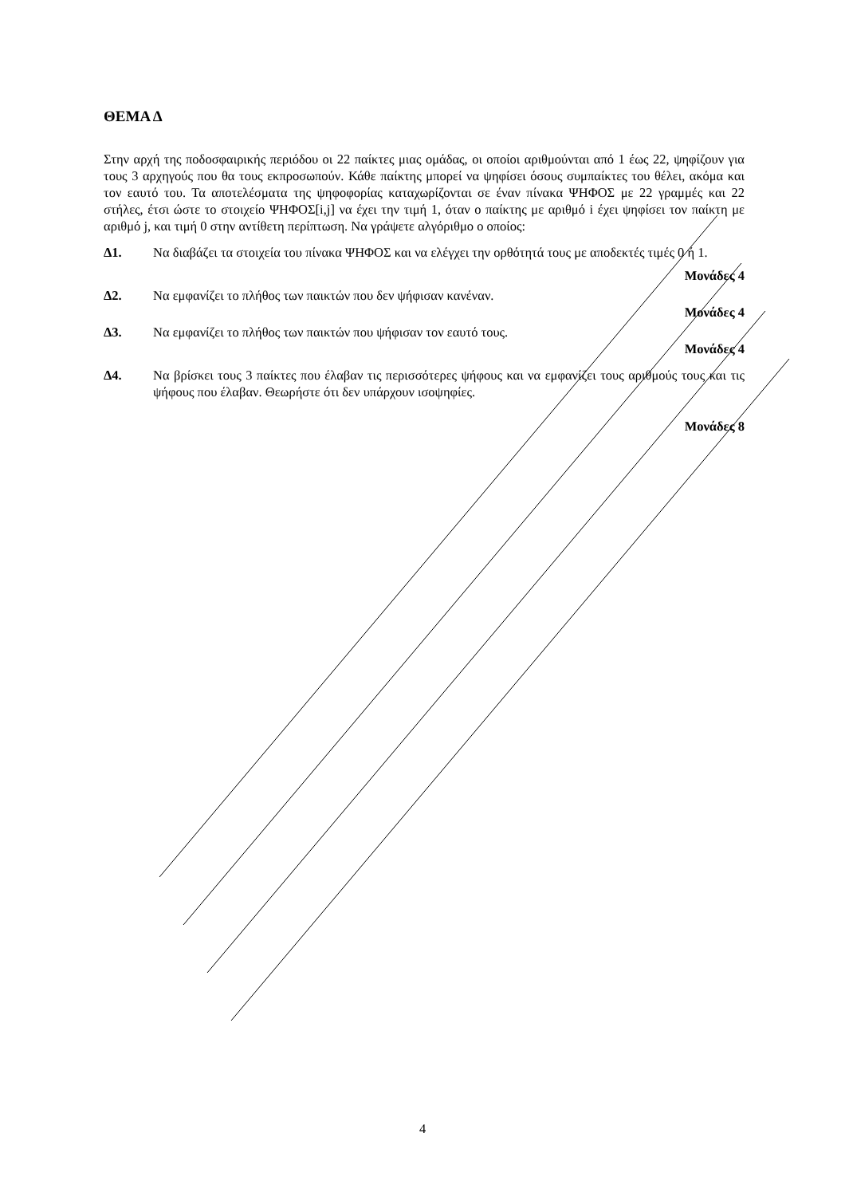ΘΕΜΑ Δ
Στην αρχή της ποδοσφαιρικής περιόδου οι 22 παίκτες μιας ομάδας, οι οποίοι αριθμούνται από 1 έως 22, ψηφίζουν για τους 3 αρχηγούς που θα τους εκπροσωπούν. Κάθε παίκτης μπορεί να ψηφίσει όσους συμπαίκτες του θέλει, ακόμα και τον εαυτό του. Τα αποτελέσματα της ψηφοφορίας καταχωρίζονται σε έναν πίνακα ΨΗΦΟΣ με 22 γραμμές και 22 στήλες, έτσι ώστε το στοιχείο ΨΗΦΟΣ[i,j] να έχει την τιμή 1, όταν ο παίκτης με αριθμό i έχει ψηφίσει τον παίκτη με αριθμό j, και τιμή 0 στην αντίθετη περίπτωση. Να γράψετε αλγόριθμο ο οποίος:
Δ1. Να διαβάζει τα στοιχεία του πίνακα ΨΗΦΟΣ και να ελέγχει την ορθότητά τους με αποδεκτές τιμές 0 ή 1.
Μονάδες 4
Δ2. Να εμφανίζει το πλήθος των παικτών που δεν ψήφισαν κανέναν.
Μονάδες 4
Δ3. Να εμφανίζει το πλήθος των παικτών που ψήφισαν τον εαυτό τους.
Μονάδες 4
Δ4. Να βρίσκει τους 3 παίκτες που έλαβαν τις περισσότερες ψήφους και να εμφανίζει τους αριθμούς τους και τις ψήφους που έλαβαν. Θεωρήστε ότι δεν υπάρχουν ισοψηφίες.
Μονάδες 8
4